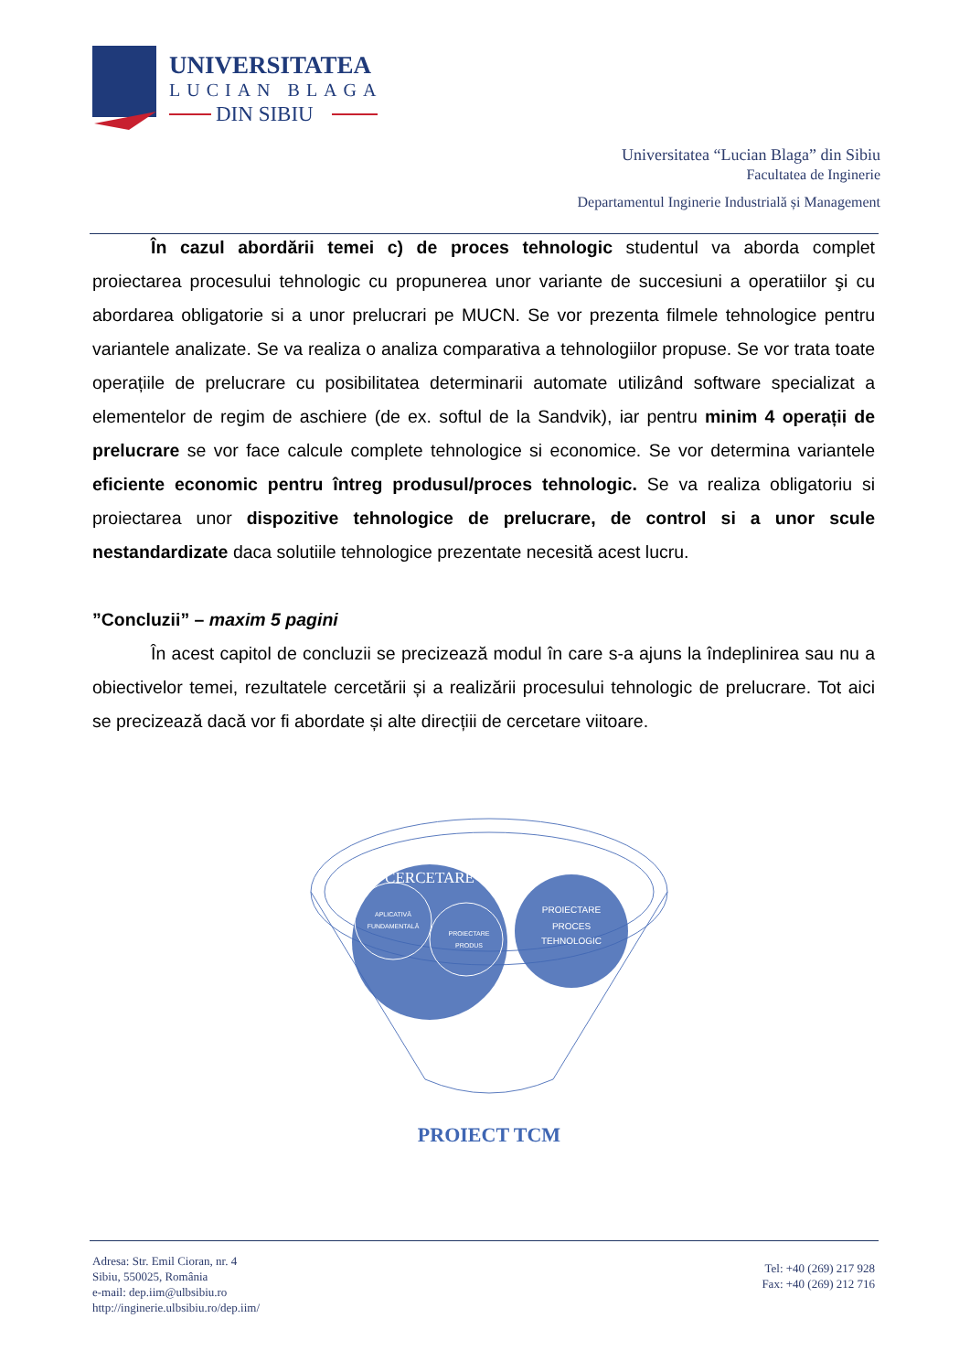UNIVERSITATEA
LUCIAN BLAGA
DIN SIBIU
Universitatea “Lucian Blaga” din Sibiu
Facultatea de Inginerie
Departamentul Inginerie Industrială și Management
În cazul abordării temei c) de proces tehnologic studentul va aborda complet proiectarea procesului tehnologic cu propunerea unor variante de succesiuni a operatiilor şi cu abordarea obligatorie si a unor prelucrari pe MUCN. Se vor prezenta filmele tehnologice pentru variantele analizate. Se va realiza o analiza comparativa a tehnologiilor propuse. Se vor trata toate operațiile de prelucrare cu posibilitatea determinarii automate utilizând software specializat a elementelor de regim de aschiere (de ex. softul de la Sandvik), iar pentru minim 4 operații de prelucrare se vor face calcule complete tehnologice si economice. Se vor determina variantele eficiente economic pentru întreg produsul/proces tehnologic. Se va realiza obligatoriu si proiectarea unor dispozitive tehnologice de prelucrare, de control si a unor scule nestandardizate daca solutiile tehnologice prezentate necesită acest lucru.
”Concluzii” – maxim 5 pagini
În acest capitol de concluzii se precizează modul în care s-a ajuns la îndeplinirea sau nu a obiectivelor temei, rezultatele cercetării și a realizării procesului tehnologic de prelucrare. Tot aici se precizează dacă vor fi abordate și alte direcțiii de cercetare viitoare.
CERCETARE
APLICATIVĂ
FUNDAMENTALĂ
PROIECTARE
PRODUS
PROIECTARE
PROCES
TEHNOLOGIC
PROIECT TCM
Adresa: Str. Emil Cioran, nr. 4
Sibiu, 550025, România
e-mail: dep.iim@ulbsibiu.ro
http://inginerie.ulbsibiu.ro/dep.iim/
Tel: +40 (269) 217 928
Fax: +40 (269) 212 716